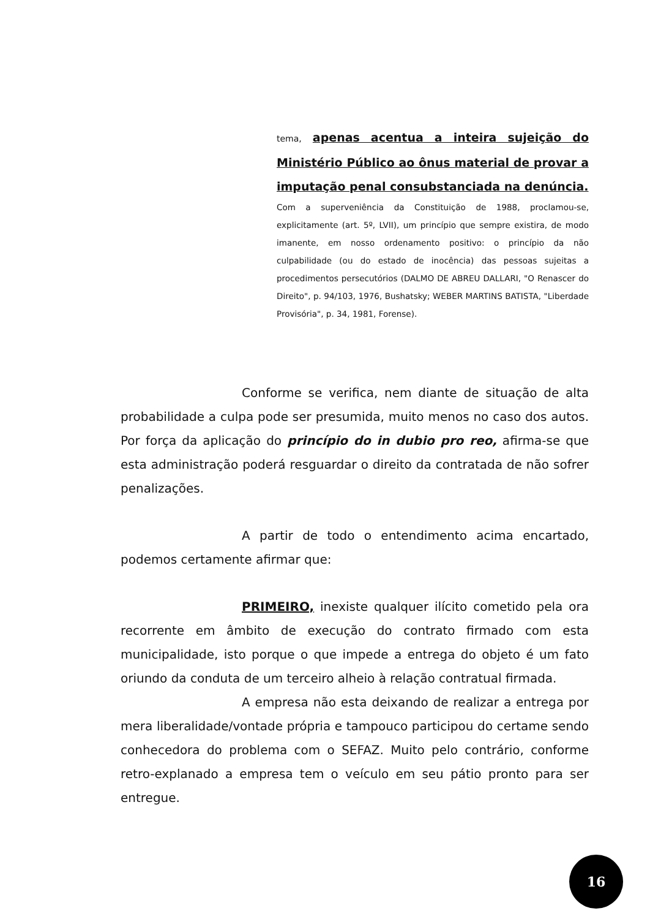tema, apenas acentua a inteira sujeição do Ministério Público ao ônus material de provar a imputação penal consubstanciada na denúncia.
Com a superveniência da Constituição de 1988, proclamou-se, explicitamente (art. 5º, LVII), um princípio que sempre existira, de modo imanente, em nosso ordenamento positivo: o princípio da não culpabilidade (ou do estado de inocência) das pessoas sujeitas a procedimentos persecutórios (DALMO DE ABREU DALLARI, "O Renascer do Direito", p. 94/103, 1976, Bushatsky; WEBER MARTINS BATISTA, "Liberdade Provisória", p. 34, 1981, Forense).
Conforme se verifica, nem diante de situação de alta probabilidade a culpa pode ser presumida, muito menos no caso dos autos. Por força da aplicação do princípio do in dubio pro reo, afirma-se que esta administração poderá resguardar o direito da contratada de não sofrer penalizações.
A partir de todo o entendimento acima encartado, podemos certamente afirmar que:
PRIMEIRO, inexiste qualquer ilícito cometido pela ora recorrente em âmbito de execução do contrato firmado com esta municipalidade, isto porque o que impede a entrega do objeto é um fato oriundo da conduta de um terceiro alheio à relação contratual firmada.
A empresa não esta deixando de realizar a entrega por mera liberalidade/vontade própria e tampouco participou do certame sendo conhecedora do problema com o SEFAZ. Muito pelo contrário, conforme retro-explanado a empresa tem o veículo em seu pátio pronto para ser entregue.
16